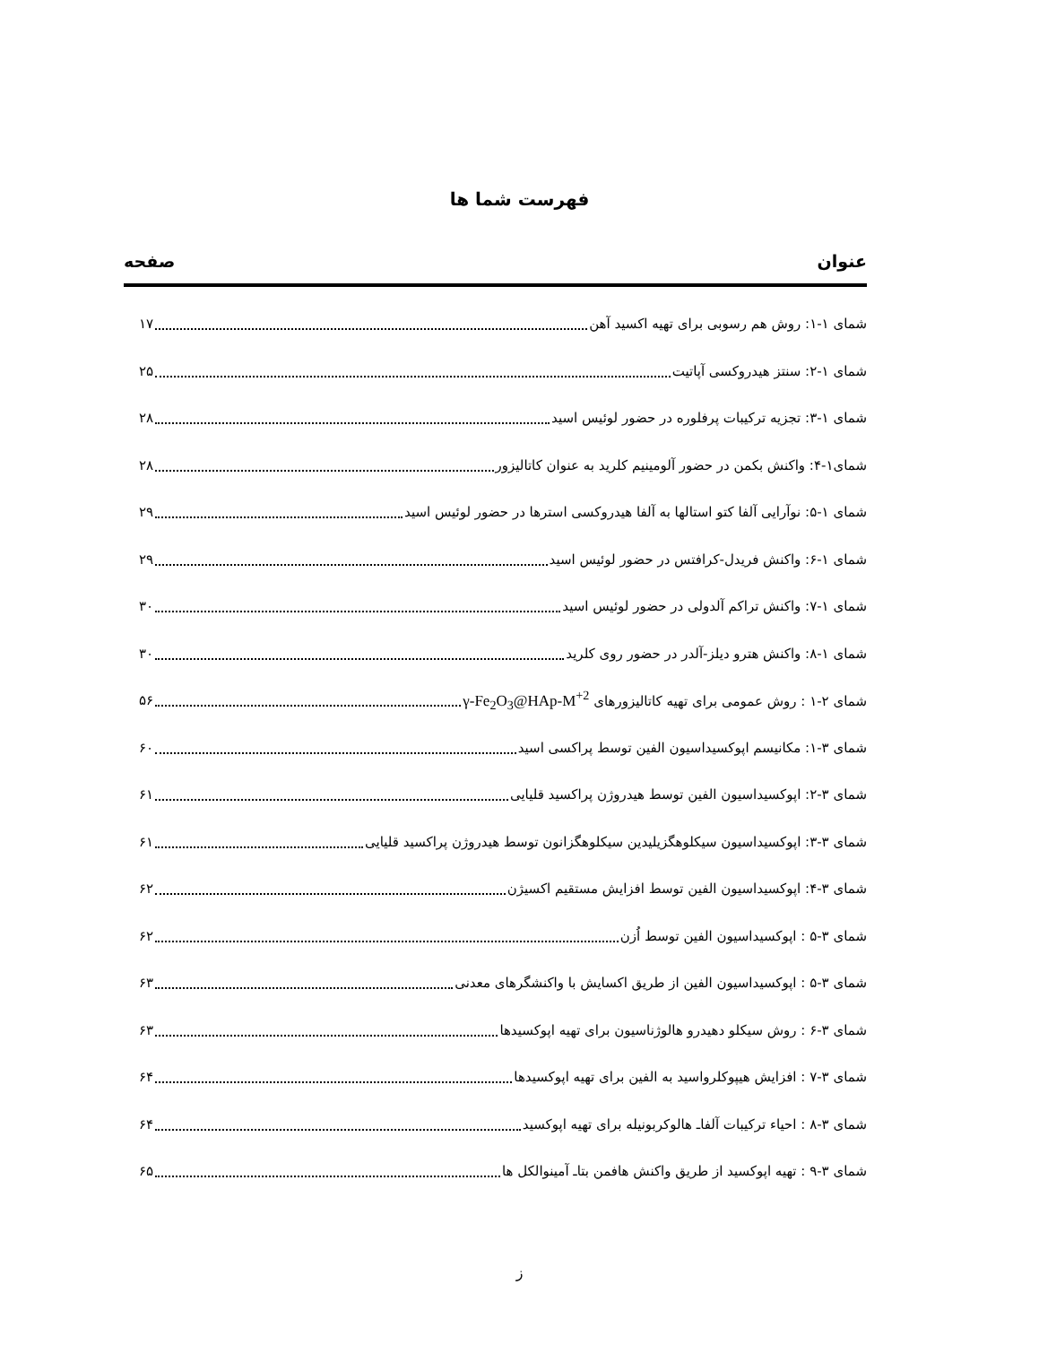فهرست شما ها
عنوان صفحه
شمای ۱-۱: روش هم رسوبی برای تهیه اکسید آهن ۱۷
شمای ۱-۲: سنتز هیدروکسی آپاتیت ۲۵
شمای ۱-۳: تجزیه ترکیبات پرفلوره در حضور لوئیس اسید ۲۸
شمای۱-۴: واکنش بکمن در حضور آلومینیم کلرید به عنوان کاتالیزور ۲۸
شمای ۱-۵: نوآرایی آلفا کتو استالها به آلفا هیدروکسی استرها در حضور لوئیس اسید ۲۹
شمای ۱-۶: واکنش فریدل-کرافتس در حضور لوئیس اسید ۲۹
شمای ۱-۷: واکنش تراکم آلدولی در حضور لوئیس اسید ۳۰
شمای ۱-۸: واکنش هترو دیلز-آلدر در حضور روی کلرید ۳۰
شمای ۲-۱ : روش عمومی برای تهیه کاتالیزورهای γ-Fe<sub>2</sub>O<sub>3</sub>@HAp-M<sup>+2</sup> ۵۶
شمای ۳-۱: مکانیسم اپوکسیداسیون الفین توسط پراکسی اسید ۶۰
شمای ۳-۲: اپوکسیداسیون الفین توسط هیدروژن پراکسید قلیایی ۶۱
شمای ۳-۳: اپوکسیداسیون سیکلوهگزیلیدین سیکلوهگزانون توسط هیدروژن پراکسید قلیایی ۶۱
شمای ۳-۴: اپوکسیداسیون الفین توسط افزایش مستقیم اکسیژن ۶۲
شمای ۳-۵ : اپوکسیداسیون الفین توسط اُزن ۶۲
شمای ۳-۵ : اپوکسیداسیون الفین از طریق اکسایش با واکنشگرهای معدنی ۶۳
شمای ۳-۶ : روش سیکلو دهیدرو هالوژناسیون برای تهیه اپوکسیدها ۶۳
شمای ۳-۷ : افزایش هیپوکلرواسید به الفین برای تهیه اپوکسیدها ۶۴
شمای ۳-۸ : احیاء ترکیبات آلفاـ هالوکربونیله برای تهیه اپوکسید ۶۴
شمای ۳-۹ : تهیه اپوکسید از طریق واکنش هافمن بتاـ آمینوالکل ها ۶۵
ز